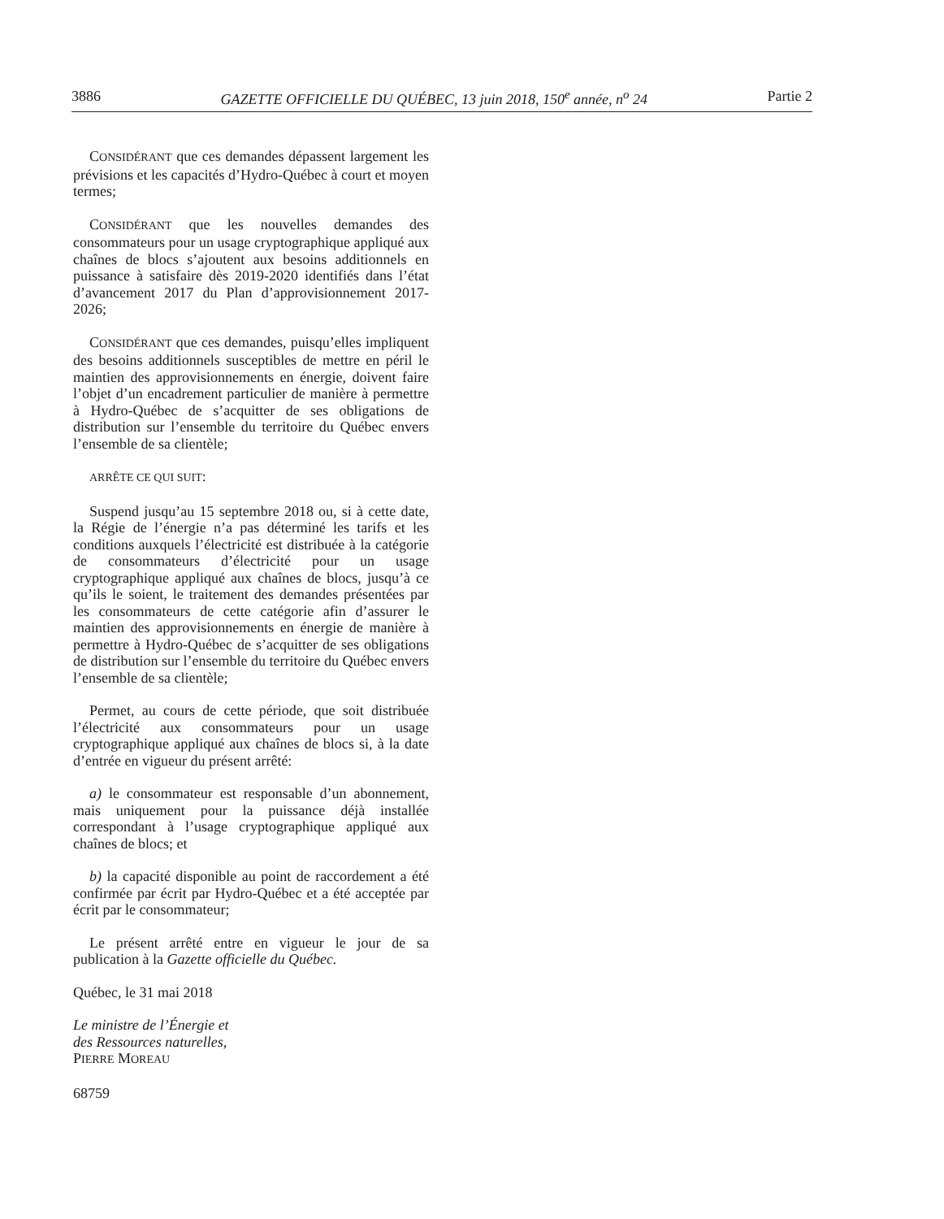3886 GAZETTE OFFICIELLE DU QUÉBEC, 13 juin 2018, 150<sup>e</sup> année, n<sup>o</sup> 24 Partie 2
CONSIDÉRANT que ces demandes dépassent largement les prévisions et les capacités d’Hydro-Québec à court et moyen termes;
CONSIDÉRANT que les nouvelles demandes des consommateurs pour un usage cryptographique appliqué aux chaînes de blocs s’ajoutent aux besoins additionnels en puissance à satisfaire dès 2019-2020 identifiés dans l’état d’avancement 2017 du Plan d’approvisionnement 2017-2026;
CONSIDÉRANT que ces demandes, puisqu’elles impliquent des besoins additionnels susceptibles de mettre en péril le maintien des approvisionnements en énergie, doivent faire l’objet d’un encadrement particulier de manière à permettre à Hydro-Québec de s’acquitter de ses obligations de distribution sur l’ensemble du territoire du Québec envers l’ensemble de sa clientèle;
ARRÊTE CE QUI SUIT:
Suspend jusqu’au 15 septembre 2018 ou, si à cette date, la Régie de l’énergie n’a pas déterminé les tarifs et les conditions auxquels l’électricité est distribuée à la catégorie de consommateurs d’électricité pour un usage cryptographique appliqué aux chaînes de blocs, jusqu’à ce qu’ils le soient, le traitement des demandes présentées par les consommateurs de cette catégorie afin d’assurer le maintien des approvisionnements en énergie de manière à permettre à Hydro-Québec de s’acquitter de ses obligations de distribution sur l’ensemble du territoire du Québec envers l’ensemble de sa clientèle;
Permet, au cours de cette période, que soit distribuée l’électricité aux consommateurs pour un usage cryptographique appliqué aux chaînes de blocs si, à la date d’entrée en vigueur du présent arrêté:
a) le consommateur est responsable d’un abonnement, mais uniquement pour la puissance déjà installée correspondant à l’usage cryptographique appliqué aux chaînes de blocs; et
b) la capacité disponible au point de raccordement a été confirmée par écrit par Hydro-Québec et a été acceptée par écrit par le consommateur;
Le présent arrêté entre en vigueur le jour de sa publication à la Gazette officielle du Québec.
Québec, le 31 mai 2018
Le ministre de l’Énergie et
des Ressources naturelles,
PIERRE MOREAU
68759